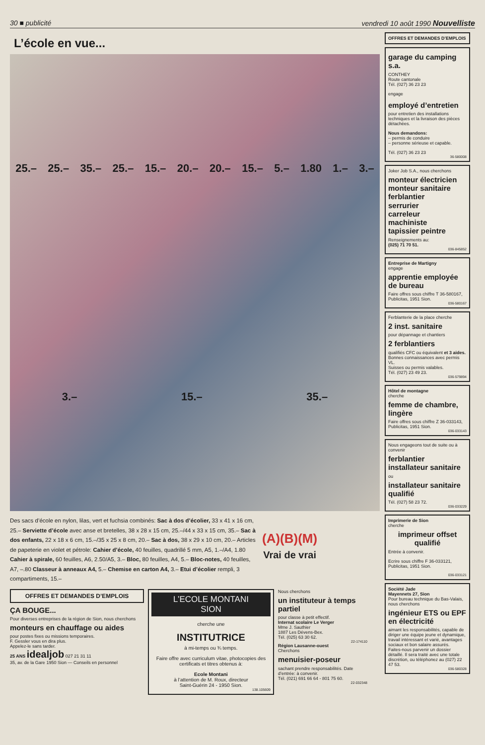30 ■ publicité vendredi 10 août 1990 Nouvelliste
L’école en vue...
25.– 25.– 35.– 25.– 15.– 20.– 20.– 15.– 5.– 1.80 1.– 3.– 3.– 15.– 35.–
Des sacs d’école en nylon, lilas, vert et fuchsia combinés: Sac à dos d’écolier, 33 x 41 x 16 cm, 25.– Serviette d’école avec anse et bretelles, 38 x 28 x 15 cm, 25.–/44 x 33 x 15 cm, 35.– Sac à dos enfants, 22 x 18 x 6 cm, 15.–/35 x 25 x 8 cm, 20.– Sac à dos, 38 x 29 x 10 cm, 20.– Articles de papeterie en violet et pétrole: Cahier d’école, 40 feuilles, quadrillé 5 mm, A5, 1.–/A4, 1.80 Cahier à spirale, 60 feuilles, A6, 2.50/A5, 3.– Bloc, 80 feuilles, A4, 5.– Bloc-notes, 40 feuilles, A7, –.80 Classeur à anneaux A4, 5.– Chemise en carton A4, 3.– Etui d’écolier rempli, 3 compartiments, 15.–
(A)(B)(M)
Vrai de vrai
OFFRES ET DEMANDES D’EMPLOIS
ÇA BOUGE...
Pour diverses entreprises de la région de Sion, nous cherchons
monteurs en chauffage ou aides
pour postes fixes ou missions temporaires.
F. Gessler vous en dira plus.
Appelez-le sans tarder.
25 ANS idealjob 027 21 31 11
35, av. de la Gare 1950 Sion — Conseils en personnel
L’ECOLE MONTANI
SION
cherche une
INSTITUTRICE
à mi-temps ou ¾ temps.
Faire offre avec curriculum vitae, photocopies des certificats et titres obtenus à:
Ecole Montani
à l’attention de M. Roux, directeur
Saint-Guérin 24 - 1950 Sion.
138.105609
Nous cherchons
un instituteur à temps partiel
pour classe à petit effectif.
Internat scolaire Le Verger
Mme J. Sauthier
1887 Les Dévens-Bex.
Tél. (025) 63 30 62.
22-174110
Région Lausanne-ouest
Cherchons
menuisier-poseur
sachant prendre responsabilités. Date d’entrée: à convenir.
Tél. (021) 691 66 64 - 801 75 60.
22-032348
OFFRES ET DEMANDES D’EMPLOIS
garage du camping s.a.
CONTHEY
Route cantonale
Tél. (027) 36 23 23
engage
employé d’entretien
pour entretien des installations techniques et la livraison des pièces détachées.
Nous demandons:
– permis de conduire
– personne sérieuse et capable.
Tél. (027) 36 23 23
36-580008
Joker Job S.A., nous cherchons
monteur électricien
monteur sanitaire
ferblantier
serrurier
carreleur
machiniste
tapissier peintre
Renseignements au:
(025) 71 70 51.
036-845852
Entreprise de Martigny
engage
apprentie employée de bureau
Faire offres sous chiffre T 36-580167, Publicitas, 1951 Sion.
036-580167
Ferblanterie de la place cherche
2 inst. sanitaire
pour dépannage et chantiers
2 ferblantiers
qualifiés CFC ou équivalent et 3 aides.
Bonnes connaissances avec permis VL.
Suisses ou permis valables.
Tél. (027) 23 49 23.
036-579894
Hôtel de montagne
cherche
femme de chambre, lingère
Faire offres sous chiffre Z 36-033143, Publicitas, 1951 Sion.
036-033143
Nous engageons tout de suite ou à convenir
ferblantier
installateur sanitaire
ou
installateur sanitaire qualifié
Tél. (027) 58 23 72.
036-033229
Imprimerie de Sion
cherche
imprimeur offset qualifié
Entrée à convenir.
Ecrire sous chiffre F 36-033121, Publicitas, 1951 Sion.
036-033121
Société Jade
Mayennets 27, Sion
Pour bureau technique du Bas-Valais, nous cherchons
ingénieur ETS ou EPF en électricité
aimant les responsabilités, capable de diriger une équipe jeune et dynamique, travail intéressant et varié, avantages sociaux et bon salaire assurés.
Faites-nous parvenir un dossier détaillé. Il sera traité avec une totale discrétion, ou téléphonez au (027) 22 47 53.
036-580328